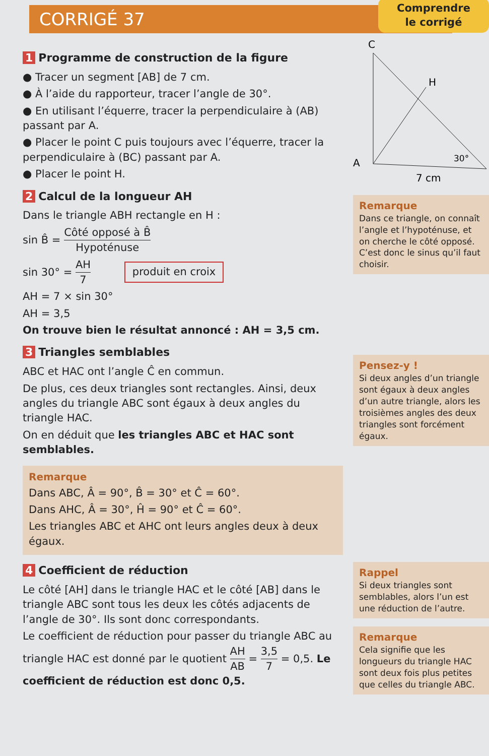CORRIGÉ 37
1 Programme de construction de la figure
● Tracer un segment [AB] de 7 cm.
● À l’aide du rapporteur, tracer l’angle de 30°.
● En utilisant l’équerre, tracer la perpendiculaire à (AB) passant par A.
● Placer le point C puis toujours avec l’équerre, tracer la perpendiculaire à (BC) passant par A.
● Placer le point H.
2 Calcul de la longueur AH
Dans le triangle ABH rectangle en H :
sin B̂ = Côté opposé à B̂ Hypoténuse
sin 30° = AH 7 produit en croix
AH = 7 × sin 30°
AH = 3,5
On trouve bien le résultat annoncé : AH = 3,5 cm.
3 Triangles semblables
ABC et HAC ont l’angle Ĉ en commun.
De plus, ces deux triangles sont rectangles. Ainsi, deux angles du triangle ABC sont égaux à deux angles du triangle HAC.
On en déduit que les triangles ABC et HAC sont semblables.
Remarque
Dans ABC, Â = 90°, B̂ = 30° et Ĉ = 60°.
Dans AHC, Â = 30°, Ĥ = 90° et Ĉ = 60°.
Les triangles ABC et AHC ont leurs angles deux à deux égaux.
4 Coefficient de réduction
Le côté [AH] dans le triangle HAC et le côté [AB] dans le triangle ABC sont tous les deux les côtés adjacents de l’angle de 30°. Ils sont donc correspondants.
Le coefficient de réduction pour passer du triangle ABC au triangle HAC est donné par le quotient AH AB = 3,5 7 = 0,5. Le coefficient de réduction est donc 0,5.
Comprendre
le corrigé
C
H
A
30°
7 cm
Remarque
Dans ce triangle, on connaît l’angle et l’hypoténuse, et on cherche le côté opposé. C’est donc le sinus qu’il faut choisir.
Pensez-y !
Si deux angles d’un triangle sont égaux à deux angles d’un autre triangle, alors les troisièmes angles des deux triangles sont forcément égaux.
Rappel
Si deux triangles sont semblables, alors l’un est une réduction de l’autre.
Remarque
Cela signifie que les longueurs du triangle HAC sont deux fois plus petites que celles du triangle ABC.